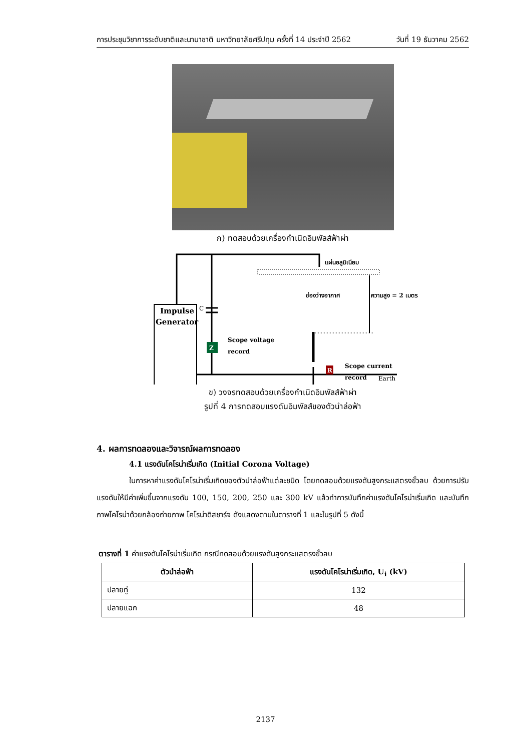การประชุมวิชาการระดับชาติและนานาชาติ มหาวิทยาลัยศรีปทุม ครั้งที่ 14 ประจำปี 2562 วันที่ 19 ธันวาคม 2562
ก) ทดสอบด้วยเครื่องกำเนิดอิมพัลส์ฟ้าผ่า
แผ่นอลูมิเนียม
ช่องว่างอากาศ
ความสูง = 2 เมตร
Impulse
Generator
C
Z
R
Scope voltage
record
Scope current
record
Earth
ข) วงจรทดสอบด้วยเครื่องกำเนิดอิมพัลส์ฟ้าผ่า
รูปที่ 4 การทดสอบแรงดันอิมพัลส์ของตัวนำล่อฟ้า
4. ผลการทดลองและวิจารณ์ผลการทดลอง
4.1 แรงดันโคโรน่าเริ่มเกิด (Initial Corona Voltage)
ในการหาค่าแรงดันโคโรน่าเริ่มเกิดของตัวนำล่อฟ้าแต่ละชนิด โดยทดสอบด้วยแรงดันสูงกระแสตรงขั้วลบ ด้วยการปรับแรงดันให้มีค่าเพิ่มขึ้นจากแรงดัน 100, 150, 200, 250 และ 300 kV แล้วทำการบันทึกค่าแรงดันโคโรน่าเริ่มเกิด และบันทึกภาพโคโรน่าด้วยกล้องถ่ายภาพ โคโรน่าดิสชาร์จ ดังแสดงตามในตารางที่ 1 และในรูปที่ 5 ดังนี้
ตารางที่ 1 ค่าแรงดันโคโรน่าเริ่มเกิด กรณีทดสอบด้วยแรงดันสูงกระแสตรงขั้วลบ
| ตัวนำล่อฟ้า | แรงดันโคโรน่าเริ่มเกิด, U<sub>i</sub> (kV) |
| --- | --- |
| ปลายทู่ | 132 |
| ปลายแฉก | 48 |
2137